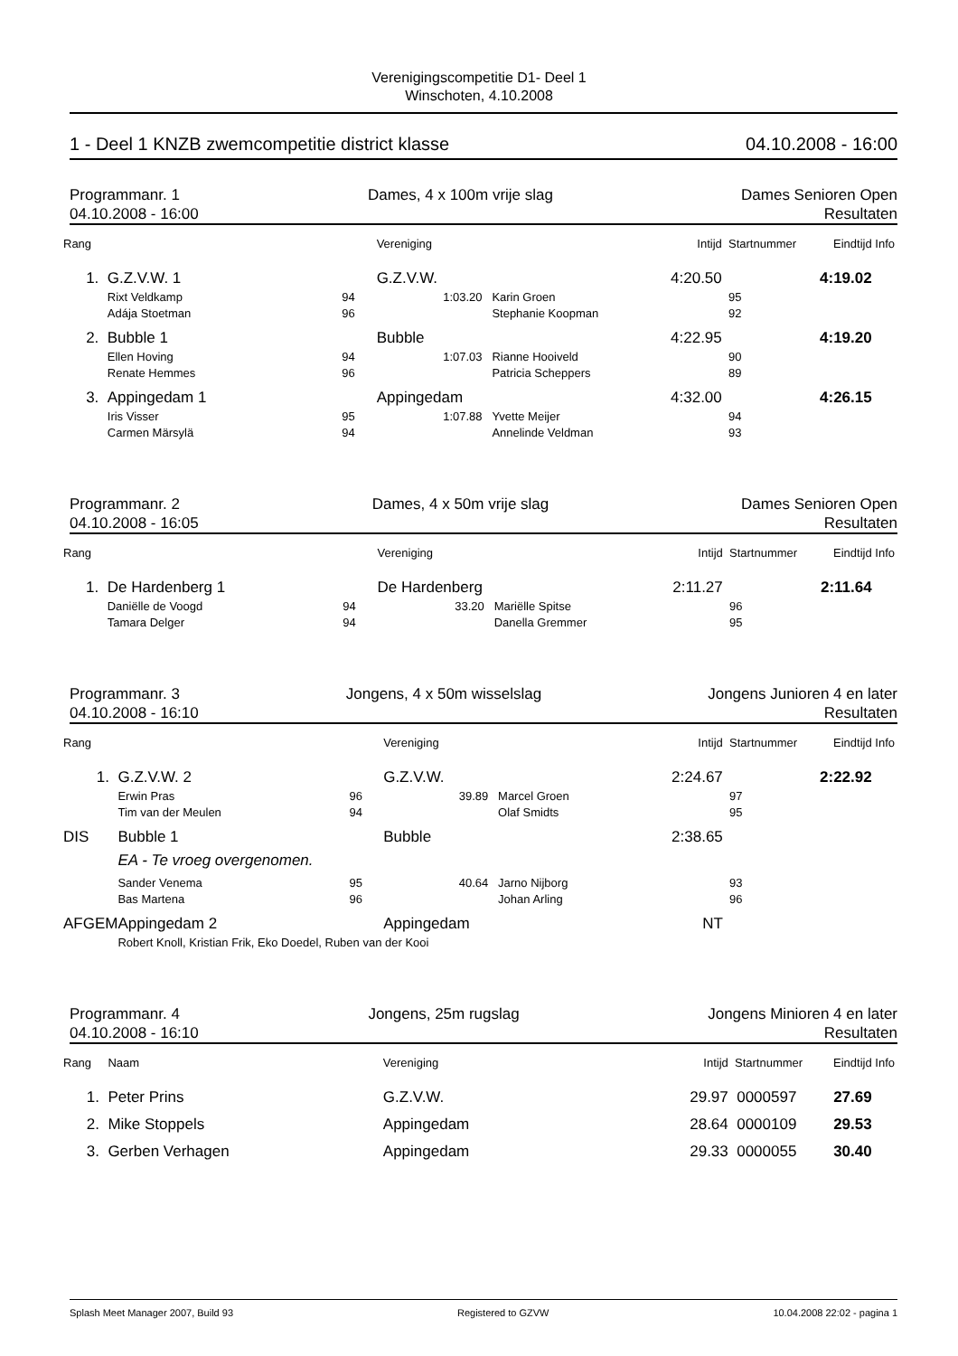Verenigingscompetitie D1- Deel 1
Winschoten, 4.10.2008
1 - Deel 1 KNZB zwemcompetitie district klasse 04.10.2008 - 16:00
Programmanr. 1 Dames, 4 x 100m vrije slag Dames Senioren Open
04.10.2008 - 16:00 Resultaten
| Rang | | | Vereniging | | Intijd | Startnummer | Eindtijd | Info |
| --- | --- | --- | --- | --- | --- | --- | --- | --- |
| 1. | G.Z.V.W. 1 | | G.Z.V.W. | | 4:20.50 | | 4:19.02 | |
| | Rixt Veldkamp | 94 | 1:03.20 | Karin Groen | | 95 | | |
| | Adája Stoetman | 96 | | Stephanie Koopman | | 92 | | |
| 2. | Bubble 1 | | Bubble | | 4:22.95 | | 4:19.20 | |
| | Ellen Hoving | 94 | 1:07.03 | Rianne Hooiveld | | 90 | | |
| | Renate Hemmes | 96 | | Patricia Scheppers | | 89 | | |
| 3. | Appingedam 1 | | Appingedam | | 4:32.00 | | 4:26.15 | |
| | Iris Visser | 95 | 1:07.88 | Yvette Meijer | | 94 | | |
| | Carmen Märsylä | 94 | | Annelinde Veldman | | 93 | | |
Programmanr. 2 Dames, 4 x 50m vrije slag Dames Senioren Open
04.10.2008 - 16:05 Resultaten
| Rang | | | Vereniging | | Intijd | Startnummer | Eindtijd | Info |
| --- | --- | --- | --- | --- | --- | --- | --- | --- |
| 1. | De Hardenberg 1 | | De Hardenberg | | 2:11.27 | | 2:11.64 | |
| | Daniëlle de Voogd | 94 | 33.20 | Mariëlle Spitse | | 96 | | |
| | Tamara Delger | 94 | | Danella Gremmer | | 95 | | |
Programmanr. 3 Jongens, 4 x 50m wisselslag Jongens Junioren 4 en later
04.10.2008 - 16:10 Resultaten
| Rang | | | Vereniging | | Intijd | Startnummer | Eindtijd | Info |
| --- | --- | --- | --- | --- | --- | --- | --- | --- |
| 1. | G.Z.V.W. 2 | | G.Z.V.W. | | 2:24.67 | | 2:22.92 | |
| | Erwin Pras | 96 | 39.89 | Marcel Groen | | 97 | | |
| | Tim van der Meulen | 94 | | Olaf Smidts | | 95 | | |
| DIS | Bubble 1 | | Bubble | | 2:38.65 | | | |
| | EA - Te vroeg overgenomen. | | | | | | | |
| | Sander Venema | 95 | 40.64 | Jarno Nijborg | | 93 | | |
| | Bas Martena | 96 | | Johan Arling | | 96 | | |
| AFGEM | Appingedam 2 | | Appingedam | | NT | | | |
| | Robert Knoll, Kristian Frik, Eko Doedel, Ruben van der Kooi | | | | | | | |
Programmanr. 4 Jongens, 25m rugslag Jongens Minioren 4 en later
04.10.2008 - 16:10 Resultaten
| Rang | Naam | | Vereniging | | Intijd | Startnummer | Eindtijd | Info |
| --- | --- | --- | --- | --- | --- | --- | --- | --- |
| 1. | Peter Prins | | G.Z.V.W. | | 29.97 | 0000597 | 27.69 | |
| 2. | Mike Stoppels | | Appingedam | | 28.64 | 0000109 | 29.53 | |
| 3. | Gerben Verhagen | | Appingedam | | 29.33 | 0000055 | 30.40 | |
Splash Meet Manager 2007, Build 93 Registered to GZVW 10.04.2008 22:02 - pagina 1